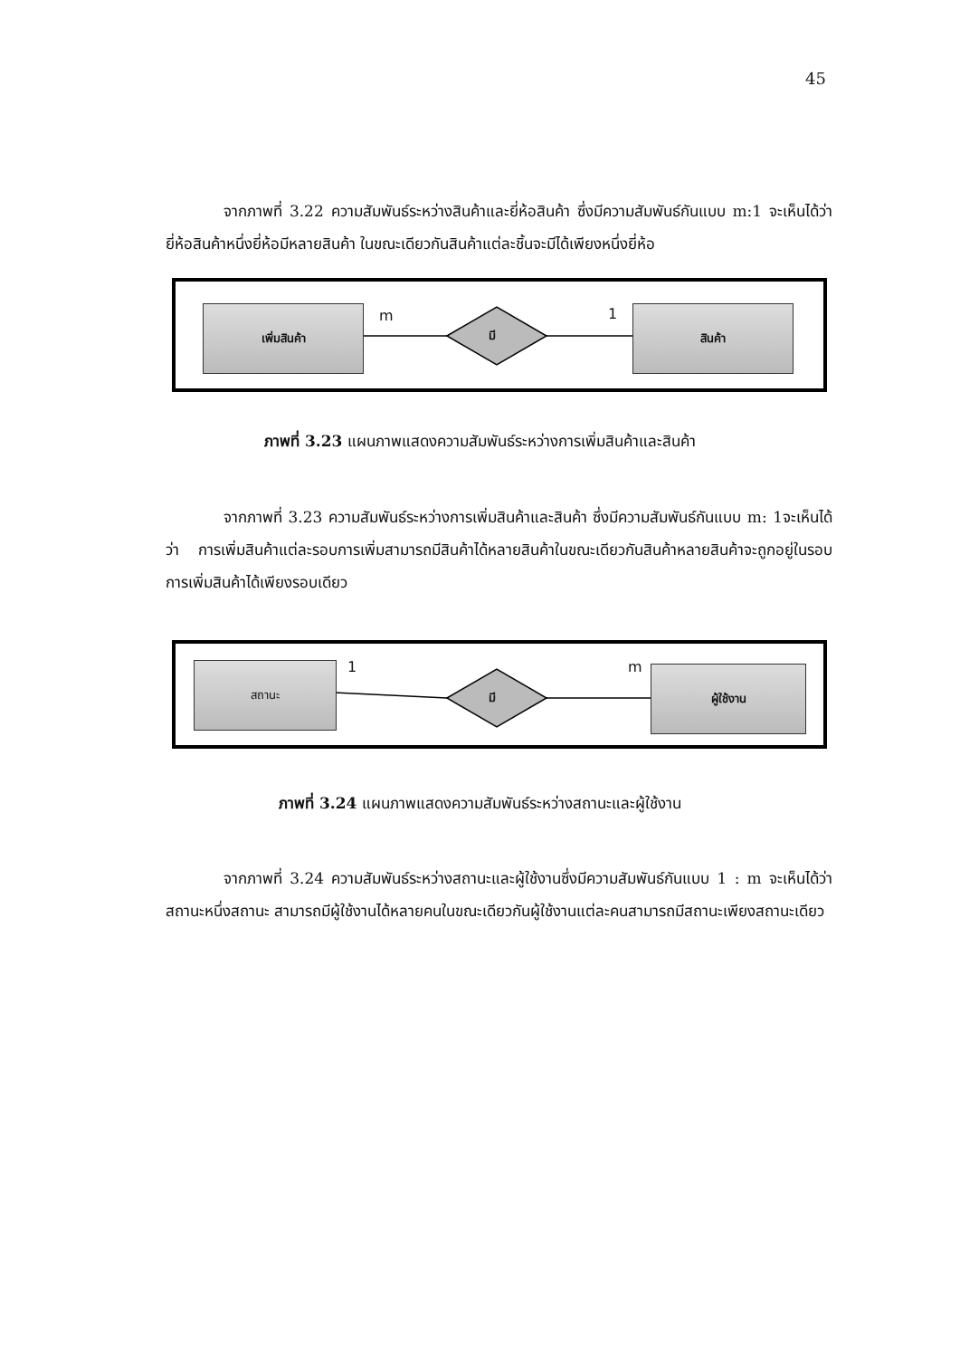45
จากภาพที่ 3.22 ความสัมพันธ์ระหว่างสินค้าและยี่ห้อสินค้า ซึ่งมีความสัมพันธ์กันแบบ m:1 จะเห็นได้ว่ายี่ห้อสินค้าหนึ่งยี่ห้อมีหลายสินค้า ในขณะเดียวกันสินค้าแต่ละชิ้นจะมีได้เพียงหนึ่งยี่ห้อ
เพิ่มสินค้า สินค้า
m 1
มี
ภาพที่ 3.23 แผนภาพแสดงความสัมพันธ์ระหว่างการเพิ่มสินค้าและสินค้า
จากภาพที่ 3.23 ความสัมพันธ์ระหว่างการเพิ่มสินค้าและสินค้า ซึ่งมีความสัมพันธ์กันแบบ m: 1จะเห็นได้ว่า การเพิ่มสินค้าแต่ละรอบการเพิ่มสามารถมีสินค้าได้หลายสินค้าในขณะเดียวกันสินค้าหลายสินค้าจะถูกอยู่ในรอบการเพิ่มสินค้าได้เพียงรอบเดียว
สถานะ ผู้ใช้งาน
1 m
มี
ภาพที่ 3.24 แผนภาพแสดงความสัมพันธ์ระหว่างสถานะและผู้ใช้งาน
จากภาพที่ 3.24 ความสัมพันธ์ระหว่างสถานะและผู้ใช้งานซึ่งมีความสัมพันธ์กันแบบ 1 : m จะเห็นได้ว่า สถานะหนึ่งสถานะ สามารถมีผู้ใช้งานได้หลายคนในขณะเดียวกันผู้ใช้งานแต่ละคนสามารถมีสถานะเพียงสถานะเดียว